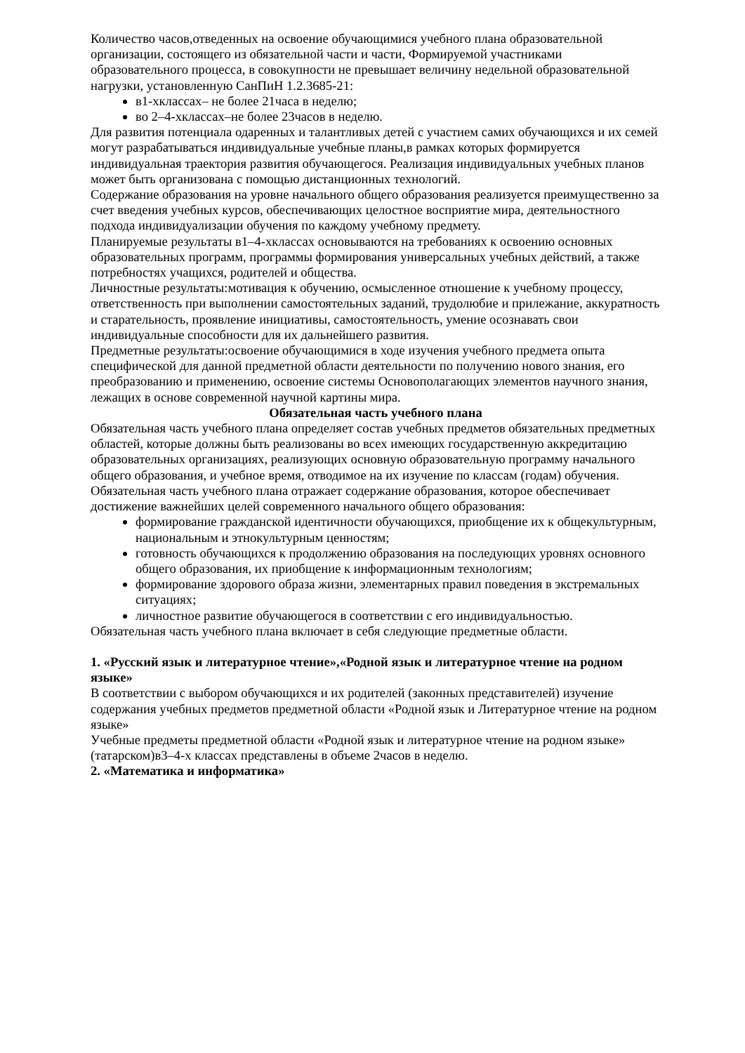Количество часов,отведенных на освоение обучающимися учебного плана образовательной организации, состоящего из обязательной части и части, Формируемой участниками образовательного процесса, в совокупности не превышает величину недельной образовательной нагрузки, установленную СанПиН 1.2.3685-21:
в1-хклассах– не более 21часа в неделю;
во 2–4-хклассах–не более 23часов в неделю.
Для развития потенциала одаренных и талантливых детей с участием самих обучающихся и их семей могут разрабатываться индивидуальные учебные планы,в рамках которых формируется индивидуальная траектория развития обучающегося. Реализация индивидуальных учебных планов может быть организована с помощью дистанционных технологий.
Содержание образования на уровне начального общего образования реализуется преимущественно за счет введения учебных курсов, обеспечивающих целостное восприятие мира, деятельностного подхода индивидуализации обучения по каждому учебному предмету.
Планируемые результаты в1–4-хклассах основываются на требованиях к освоению основных образовательных программ, программы формирования универсальных учебных действий, а также потребностях учащихся, родителей и общества.
Личностные результаты:мотивация к обучению, осмысленное отношение к учебному процессу, ответственность при выполнении самостоятельных заданий, трудолюбие и прилежание, аккуратность и старательность, проявление инициативы, самостоятельность, умение осознавать свои индивидуальные способности для их дальнейшего развития.
Предметные результаты:освоение обучающимися в ходе изучения учебного предмета опыта специфической для данной предметной области деятельности по получению нового знания, его преобразованию и применению, освоение системы Основополагающих элементов научного знания, лежащих в основе современной научной картины мира.
Обязательная часть учебного плана
Обязательная часть учебного плана определяет состав учебных предметов обязательных предметных областей, которые должны быть реализованы во всех имеющих государственную аккредитацию образовательных организациях, реализующих основную образовательную программу начального общего образования, и учебное время, отводимое на их изучение по классам (годам) обучения. Обязательная часть учебного плана отражает содержание образования, которое обеспечивает достижение важнейших целей современного начального общего образования:
формирование гражданской идентичности обучающихся, приобщение их к общекультурным, национальным и этнокультурным ценностям;
готовность обучающихся к продолжению образования на последующих уровнях основного общего образования, их приобщение к информационным технологиям;
формирование здорового образа жизни, элементарных правил поведения в экстремальных ситуациях;
личностное развитие обучающегося в соответствии с его индивидуальностью.
Обязательная часть учебного плана включает в себя следующие предметные области.
1. «Русский язык и литературное чтение»,«Родной язык и литературное чтение на родном языке»
В соответствии с выбором обучающихся и их родителей (законных представителей) изучение содержания учебных предметов предметной области «Родной язык и Литературное чтение на родном языке»
Учебные предметы предметной области «Родной язык и литературное чтение на родном языке» (татарском)в3–4-х классах представлены в объеме 2часов в неделю.
2. «Математика и информатика»